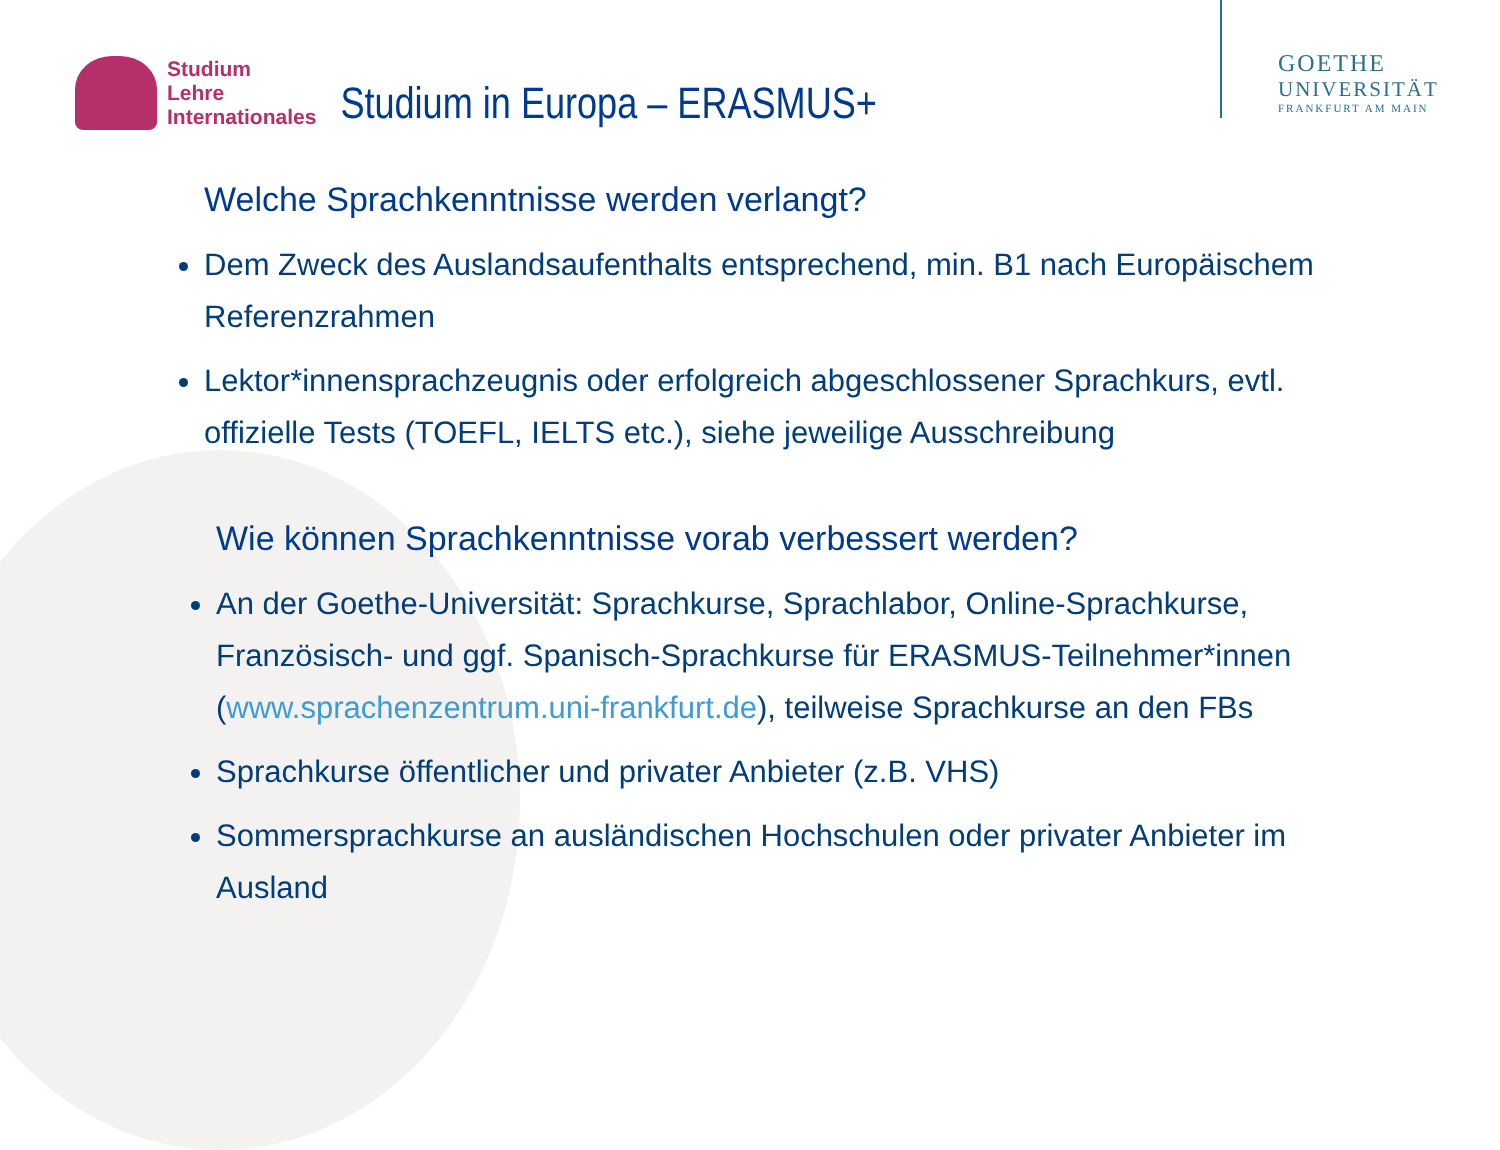Studium
Lehre
Internationales
Studium in Europa – ERASMUS+
GOETHE
UNIVERSITÄT
FRANKFURT AM MAIN
Welche Sprachkenntnisse werden verlangt?
Dem Zweck des Auslandsaufenthalts entsprechend, min. B1 nach Europäischem Referenzrahmen
Lektor*innensprachzeugnis oder erfolgreich abgeschlossener Sprachkurs, evtl. offizielle Tests (TOEFL, IELTS etc.), siehe jeweilige Ausschreibung
Wie können Sprachkenntnisse vorab verbessert werden?
An der Goethe-Universität: Sprachkurse, Sprachlabor, Online-Sprachkurse, Französisch- und ggf. Spanisch-Sprachkurse für ERASMUS-Teilnehmer*innen (www.sprachenzentrum.uni-frankfurt.de), teilweise Sprachkurse an den FBs
Sprachkurse öffentlicher und privater Anbieter (z.B. VHS)
Sommersprachkurse an ausländischen Hochschulen oder privater Anbieter im Ausland